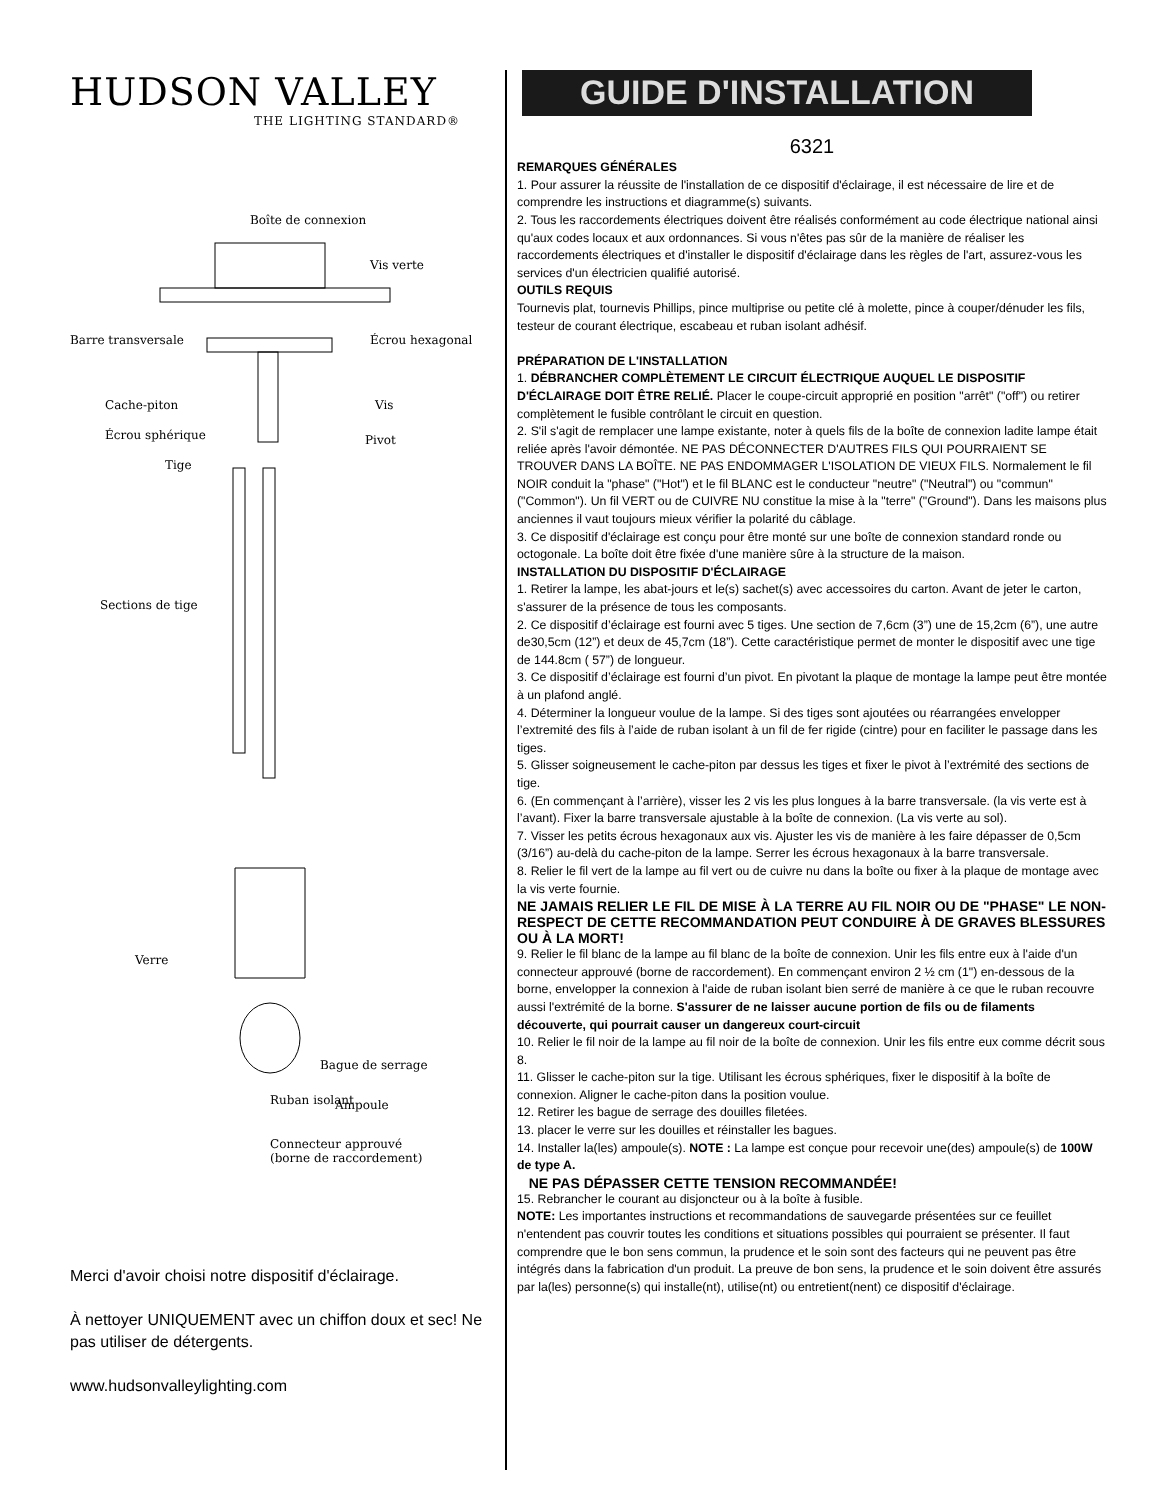HUDSON VALLEY
THE LIGHTING STANDARD®
Boîte de connexion
Vis verte
Barre transversale Écrou hexagonal
Cache-piton Vis
Écrou sphérique Pivot
Tige
Sections de tige
Verre
Bague de serrage
Ampoule
Ruban isolant
Connecteur approuvé
(borne de raccordement)
Merci d'avoir choisi notre dispositif d'éclairage.
À nettoyer UNIQUEMENT avec un chiffon doux et sec! Ne pas utiliser de détergents.
www.hudsonvalleylighting.com
GUIDE D'INSTALLATION
6321
REMARQUES GÉNÉRALES
1. Pour assurer la réussite de l'installation de ce dispositif d'éclairage, il est nécessaire de lire et de comprendre les instructions et diagramme(s) suivants.
2. Tous les raccordements électriques doivent être réalisés conformément au code électrique national ainsi qu'aux codes locaux et aux ordonnances. Si vous n'êtes pas sûr de la manière de réaliser les raccordements électriques et d'installer le dispositif d'éclairage dans les règles de l'art, assurez-vous les services d'un électricien qualifié autorisé.
OUTILS REQUIS
Tournevis plat, tournevis Phillips, pince multiprise ou petite clé à molette, pince à couper/dénuder les fils, testeur de courant électrique, escabeau et ruban isolant adhésif.
PRÉPARATION DE L'INSTALLATION
1. DÉBRANCHER COMPLÈTEMENT LE CIRCUIT ÉLECTRIQUE AUQUEL LE DISPOSITIF D'ÉCLAIRAGE DOIT ÊTRE RELIÉ. Placer le coupe-circuit approprié en position "arrêt" ("off") ou retirer complètement le fusible contrôlant le circuit en question.
2. S'il s'agit de remplacer une lampe existante, noter à quels fils de la boîte de connexion ladite lampe était reliée après l'avoir démontée. NE PAS DÉCONNECTER D'AUTRES FILS QUI POURRAIENT SE TROUVER DANS LA BOÎTE. NE PAS ENDOMMAGER L'ISOLATION DE VIEUX FILS. Normalement le fil NOIR conduit la "phase" ("Hot") et le fil BLANC est le conducteur "neutre" ("Neutral") ou "commun" ("Common"). Un fil VERT ou de CUIVRE NU constitue la mise à la "terre" ("Ground"). Dans les maisons plus anciennes il vaut toujours mieux vérifier la polarité du câblage.
3. Ce dispositif d'éclairage est conçu pour être monté sur une boîte de connexion standard ronde ou octogonale. La boîte doit être fixée d'une manière sûre à la structure de la maison.
INSTALLATION DU DISPOSITIF D'ÉCLAIRAGE
1. Retirer la lampe, les abat-jours et le(s) sachet(s) avec accessoires du carton. Avant de jeter le carton, s'assurer de la présence de tous les composants.
2. Ce dispositif d’éclairage est fourni avec 5 tiges. Une section de 7,6cm (3”) une de 15,2cm (6”), une autre de30,5cm (12”) et deux de 45,7cm (18”). Cette caractéristique permet de monter le dispositif avec une tige de 144.8cm ( 57”) de longueur.
3. Ce dispositif d’éclairage est fourni d’un pivot. En pivotant la plaque de montage la lampe peut être montée à un plafond anglé.
4. Déterminer la longueur voulue de la lampe. Si des tiges sont ajoutées ou réarrangées envelopper l’extremité des fils à l’aide de ruban isolant à un fil de fer rigide (cintre) pour en faciliter le passage dans les tiges.
5. Glisser soigneusement le cache-piton par dessus les tiges et fixer le pivot à l’extrémité des sections de tige.
6. (En commençant à l’arrière), visser les 2 vis les plus longues à la barre transversale. (la vis verte est à l’avant). Fixer la barre transversale ajustable à la boîte de connexion. (La vis verte au sol).
7. Visser les petits écrous hexagonaux aux vis. Ajuster les vis de manière à les faire dépasser de 0,5cm (3/16”) au-delà du cache-piton de la lampe. Serrer les écrous hexagonaux à la barre transversale.
8. Relier le fil vert de la lampe au fil vert ou de cuivre nu dans la boîte ou fixer à la plaque de montage avec la vis verte fournie.
NE JAMAIS RELIER LE FIL DE MISE À LA TERRE AU FIL NOIR OU DE "PHASE" LE NON-RESPECT DE CETTE RECOMMANDATION PEUT CONDUIRE À DE GRAVES BLESSURES OU À LA MORT!
9. Relier le fil blanc de la lampe au fil blanc de la boîte de connexion. Unir les fils entre eux à l'aide d'un connecteur approuvé (borne de raccordement). En commençant environ 2 ½ cm (1") en-dessous de la borne, envelopper la connexion à l'aide de ruban isolant bien serré de manière à ce que le ruban recouvre aussi l'extrémité de la borne. S'assurer de ne laisser aucune portion de fils ou de filaments découverte, qui pourrait causer un dangereux court-circuit
10. Relier le fil noir de la lampe au fil noir de la boîte de connexion. Unir les fils entre eux comme décrit sous 8.
11. Glisser le cache-piton sur la tige. Utilisant les écrous sphériques, fixer le dispositif à la boîte de connexion. Aligner le cache-piton dans la position voulue.
12. Retirer les bague de serrage des douilles filetées.
13. placer le verre sur les douilles et réinstaller les bagues.
14. Installer la(les) ampoule(s). NOTE : La lampe est conçue pour recevoir une(des) ampoule(s) de 100W de type A.
NE PAS DÉPASSER CETTE TENSION RECOMMANDÉE!
15. Rebrancher le courant au disjoncteur ou à la boîte à fusible.
NOTE: Les importantes instructions et recommandations de sauvegarde présentées sur ce feuillet n'entendent pas couvrir toutes les conditions et situations possibles qui pourraient se présenter. Il faut comprendre que le bon sens commun, la prudence et le soin sont des facteurs qui ne peuvent pas être intégrés dans la fabrication d'un produit. La preuve de bon sens, la prudence et le soin doivent être assurés par la(les) personne(s) qui installe(nt), utilise(nt) ou entretient(nent) ce dispositif d'éclairage.